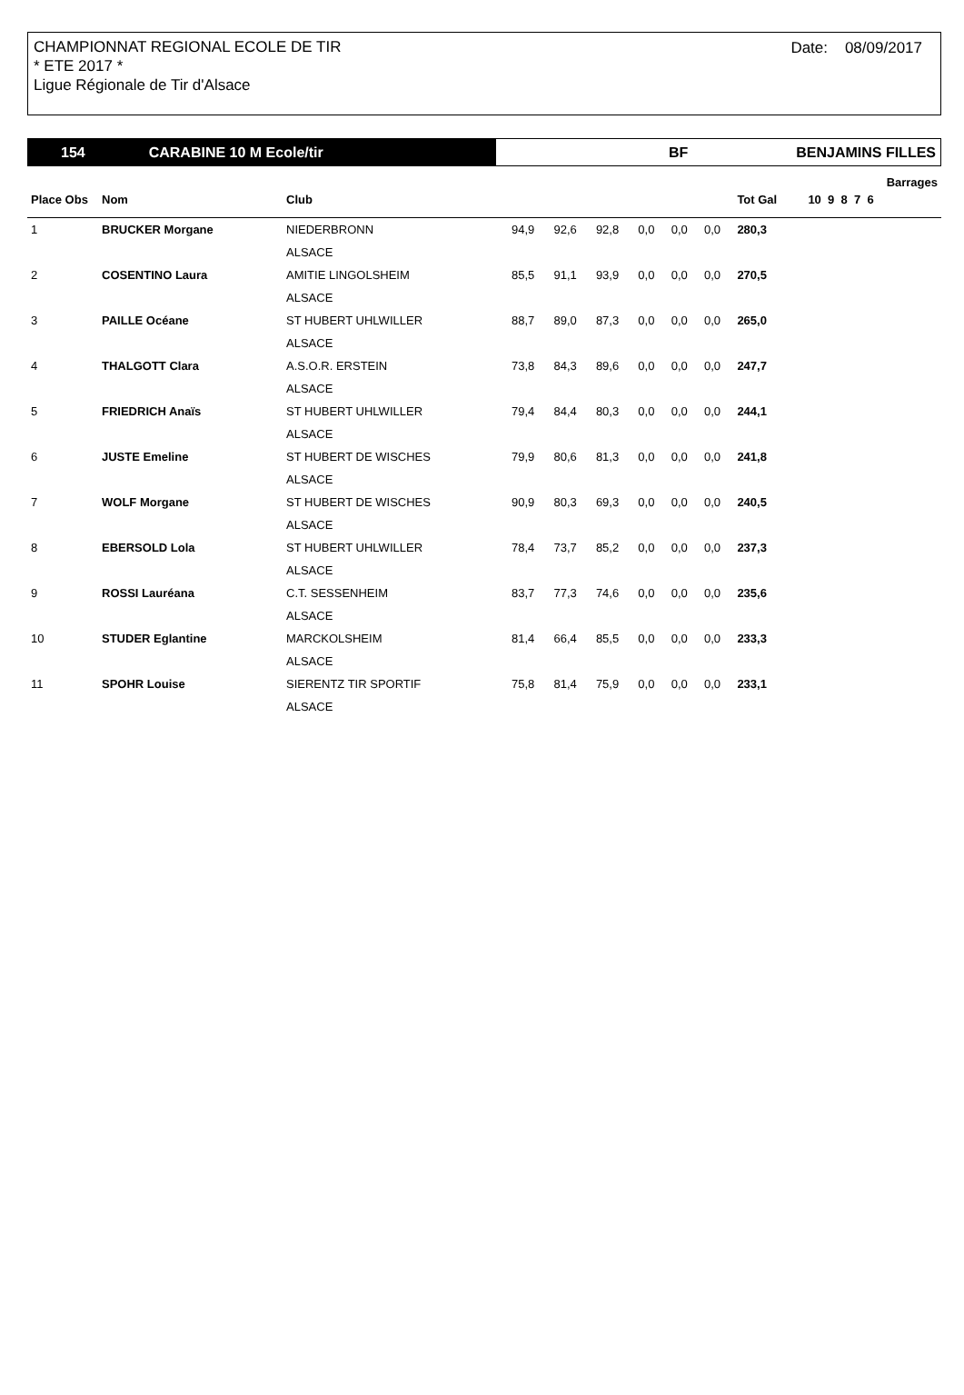CHAMPIONNAT REGIONAL ECOLE DE TIR
* ETE 2017 *
Ligue Régionale de Tir d'Alsace
Date: 08/09/2017
154 CARABINE 10 M Ecole/tir BF BENJAMINS FILLES
| | | | | | | | | | | Barrages |
| --- | --- | --- | --- | --- | --- | --- | --- | --- | --- | --- |
| Place Obs | Nom | Club | | | | | | | Tot Gal | 10 9 8 7 6 |
| 1 | BRUCKER Morgane | NIEDERBRONN | 94,9 | 92,6 | 92,8 | 0,0 | 0,0 | 0,0 | 280,3 | |
| | | ALSACE | | | | | | | | |
| 2 | COSENTINO Laura | AMITIE LINGOLSHEIM | 85,5 | 91,1 | 93,9 | 0,0 | 0,0 | 0,0 | 270,5 | |
| | | ALSACE | | | | | | | | |
| 3 | PAILLE Océane | ST HUBERT UHLWILLER | 88,7 | 89,0 | 87,3 | 0,0 | 0,0 | 0,0 | 265,0 | |
| | | ALSACE | | | | | | | | |
| 4 | THALGOTT Clara | A.S.O.R. ERSTEIN | 73,8 | 84,3 | 89,6 | 0,0 | 0,0 | 0,0 | 247,7 | |
| | | ALSACE | | | | | | | | |
| 5 | FRIEDRICH Anaïs | ST HUBERT UHLWILLER | 79,4 | 84,4 | 80,3 | 0,0 | 0,0 | 0,0 | 244,1 | |
| | | ALSACE | | | | | | | | |
| 6 | JUSTE Emeline | ST HUBERT DE WISCHES | 79,9 | 80,6 | 81,3 | 0,0 | 0,0 | 0,0 | 241,8 | |
| | | ALSACE | | | | | | | | |
| 7 | WOLF Morgane | ST HUBERT DE WISCHES | 90,9 | 80,3 | 69,3 | 0,0 | 0,0 | 0,0 | 240,5 | |
| | | ALSACE | | | | | | | | |
| 8 | EBERSOLD Lola | ST HUBERT UHLWILLER | 78,4 | 73,7 | 85,2 | 0,0 | 0,0 | 0,0 | 237,3 | |
| | | ALSACE | | | | | | | | |
| 9 | ROSSI Lauréana | C.T. SESSENHEIM | 83,7 | 77,3 | 74,6 | 0,0 | 0,0 | 0,0 | 235,6 | |
| | | ALSACE | | | | | | | | |
| 10 | STUDER Eglantine | MARCKOLSHEIM | 81,4 | 66,4 | 85,5 | 0,0 | 0,0 | 0,0 | 233,3 | |
| | | ALSACE | | | | | | | | |
| 11 | SPOHR Louise | SIERENTZ TIR SPORTIF | 75,8 | 81,4 | 75,9 | 0,0 | 0,0 | 0,0 | 233,1 | |
| | | ALSACE | | | | | | | | |